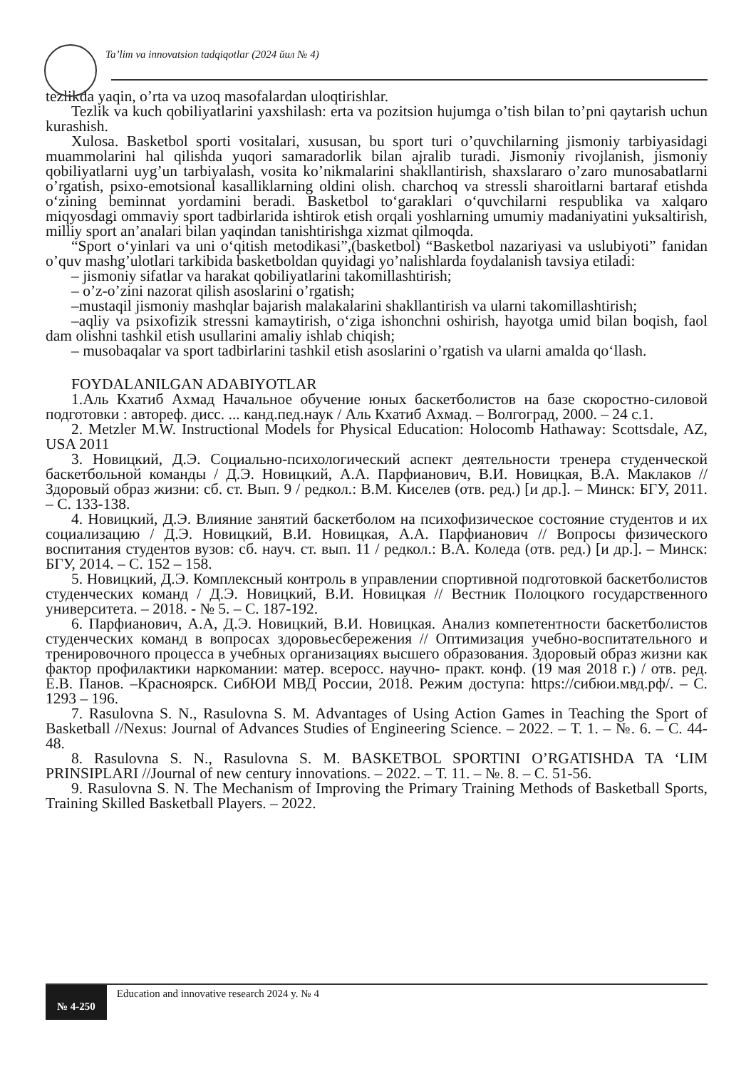Ta’lim va innovatsion tadqiqotlar (2024 йил № 4)
tezlikda yaqin, o’rta va uzoq masofalardan uloqtirishlar.
Tezlik va kuch qobiliyatlarini yaxshilash: erta va pozitsion hujumga o’tish bilan to’pni qaytarish uchun kurashish.
Xulosa. Basketbol sporti vositalari, xususan, bu sport turi o’quvchilarning jismoniy tarbiyasidagi muammolarini hal qilishda yuqori samaradorlik bilan ajralib turadi. Jismoniy rivojlanish, jismoniy qobiliyatlarni uyg’un tarbiyalash, vosita ko’nikmalarini shakllantirish, shaxslararo o’zaro munosabatlarni o’rgatish, psixo-emotsional kasalliklarning oldini olish. charchoq va stressli sharoitlarni bartaraf etishda o‘zining beminnat yordamini beradi. Basketbol to‘garaklari o‘quvchilarni respublika va xalqaro miqyosdagi ommaviy sport tadbirlarida ishtirok etish orqali yoshlarning umumiy madaniyatini yuksaltirish, milliy sport an’analari bilan yaqindan tanishtirishga xizmat qilmoqda.
“Sport o‘yinlari va uni o‘qitish metodikasi”,(basketbol) “Basketbol nazariyasi va uslubiyoti” fanidan o’quv mashg’ulotlari tarkibida basketboldan quyidagi yo’nalishlarda foydalanish tavsiya etiladi:
– jismoniy sifatlar va harakat qobiliyatlarini takomillashtirish;
– o’z-o’zini nazorat qilish asoslarini o’rgatish;
–mustaqil jismoniy mashqlar bajarish malakalarini shakllantirish va ularni takomillashtirish;
–aqliy va psixofizik stressni kamaytirish, o‘ziga ishonchni oshirish, hayotga umid bilan boqish, faol dam olishni tashkil etish usullarini amaliy ishlab chiqish;
– musobaqalar va sport tadbirlarini tashkil etish asoslarini o’rgatish va ularni amalda qo‘llash.
FOYDALANILGAN ADABIYOTLAR
1.Аль Кхатиб Ахмад Начальное обучение юных баскетболистов на базе скоростно-силовой подготовки : автореф. дисс. ... канд.пед.наук / Аль Кхатиб Ахмад. – Волгоград, 2000. – 24 с.1.
2. Metzler M.W. Instructional Models for Physical Education: Holocomb Hathaway: Scottsdale, AZ, USA 2011
3. Новицкий, Д.Э. Социально-психологический аспект деятельности тренера студенческой баскетбольной команды / Д.Э. Новицкий, А.А. Парфианович, В.И. Новицкая, В.А. Маклаков // Здоровый образ жизни: сб. ст. Вып. 9 / редкол.: В.М. Киселев (отв. ред.) [и др.]. – Минск: БГУ, 2011. – С. 133-138.
4. Новицкий, Д.Э. Влияние занятий баскетболом на психофизическое состояние студентов и их социализацию / Д.Э. Новицкий, В.И. Новицкая, А.А. Парфианович // Вопросы физического воспитания студентов вузов: сб. науч. ст. вып. 11 / редкол.: В.А. Коледа (отв. ред.) [и др.]. – Минск: БГУ, 2014. – С. 152 – 158.
5. Новицкий, Д.Э. Комплексный контроль в управлении спортивной подготовкой баскетболистов студенческих команд / Д.Э. Новицкий, В.И. Новицкая // Вестник Полоцкого государственного университета. – 2018. - № 5. – С. 187-192.
6. Парфианович, А.А, Д.Э. Новицкий, В.И. Новицкая. Анализ компетентности баскетболистов студенческих команд в вопросах здоровьесбережения // Оптимизация учебно-воспитательного и тренировочного процесса в учебных организациях высшего образования. Здоровый образ жизни как фактор профилактики наркомании: матер. всеросс. научно- практ. конф. (19 мая 2018 г.) / отв. ред. Е.В. Панов. –Красноярск. СибЮИ МВД России, 2018. Режим доступа: https://сибюи.мвд.рф/. – С. 1293 – 196.
7. Rasulovna S. N., Rasulovna S. M. Advantages of Using Action Games in Teaching the Sport of Basketball //Nexus: Journal of Advances Studies of Engineering Science. – 2022. – Т. 1. – №. 6. – С. 44-48.
8. Rasulovna S. N., Rasulovna S. M. BASKETBOL SPORTINI O’RGATISHDA TA ‘LIM PRINSIPLARI //Journal of new century innovations. – 2022. – Т. 11. – №. 8. – С. 51-56.
9. Rasulovna S. N. The Mechanism of Improving the Primary Training Methods of Basketball Sports, Training Skilled Basketball Players. – 2022.
№ 4-250 Education and innovative research 2024 y. № 4